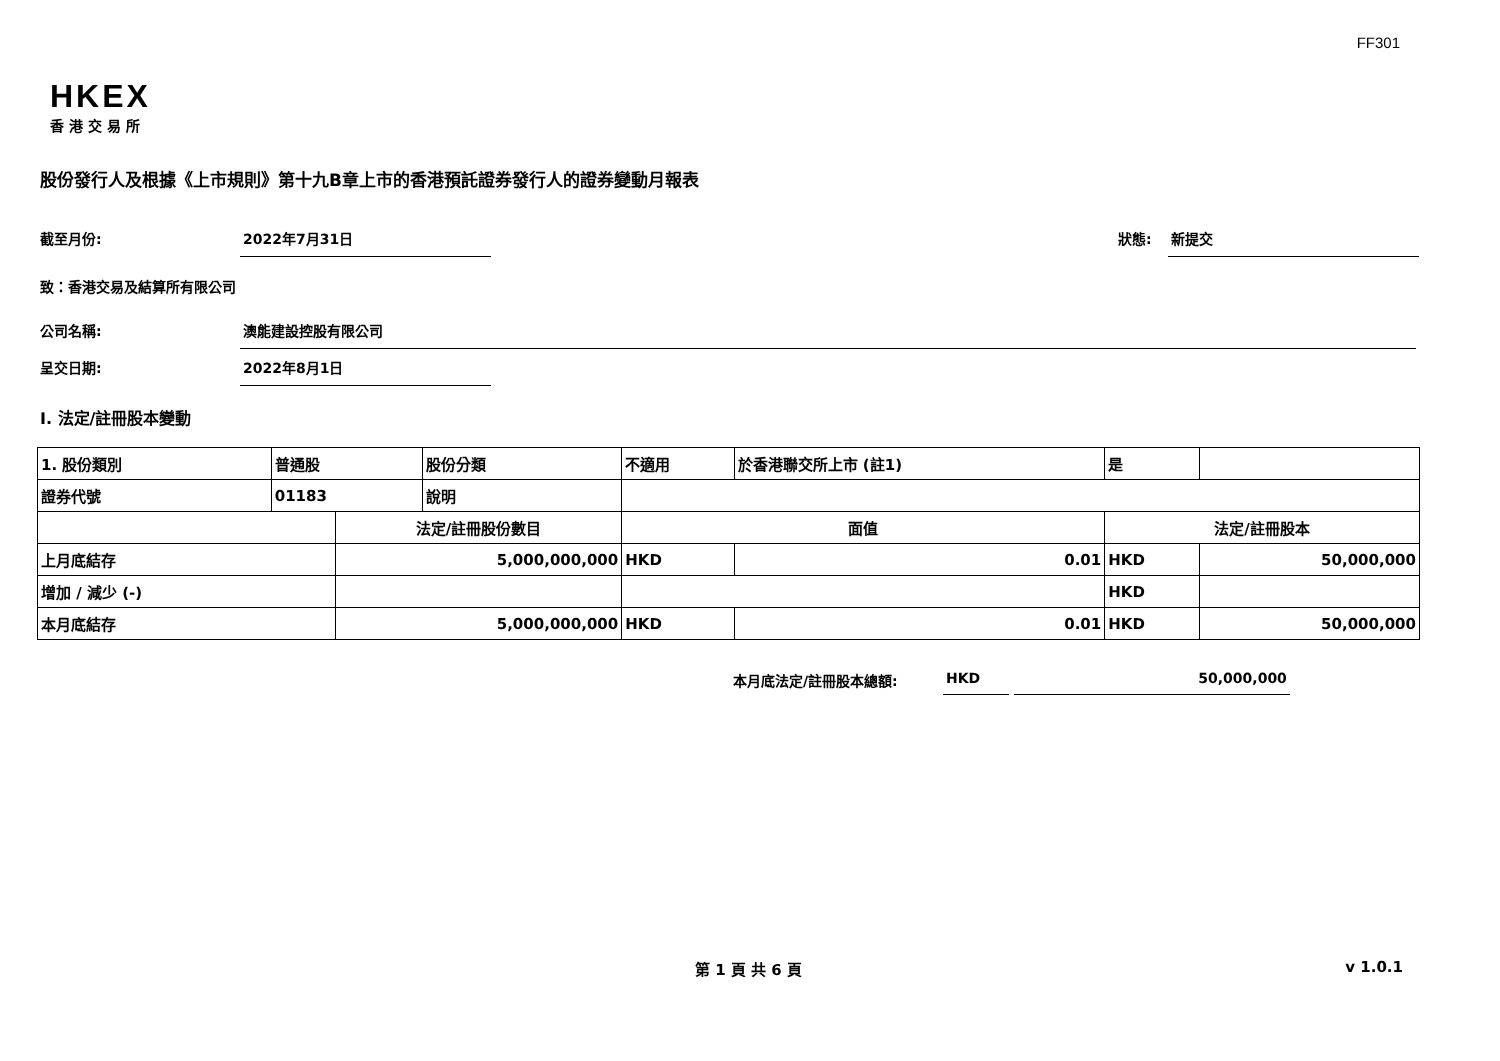FF301
HKEX
香港交易所
股份發行人及根據《上市規則》第十九B章上市的香港預託證券發行人的證券變動月報表
截至月份: 2022年7月31日 狀態: 新提交
致：香港交易及結算所有限公司
公司名稱: 澳能建設控股有限公司
呈交日期: 2022年8月1日
I. 法定/註冊股本變動
| 1. 股份類別 | 普通股 | | 股份分類 | 不適用 | | 於香港聯交所上市 (註1) | 是 | |
| 證券代號 | 01183 | | 說明 | | | | | |
| | | 法定/註冊股份數目 | | | 面值 | | 法定/註冊股本 | |
| 上月底結存 | | 5,000,000,000 | | | HKD | 0.01 | HKD | 50,000,000 |
| 增加 / 減少 (-) | | | | | | | HKD | |
| 本月底結存 | | 5,000,000,000 | | | HKD | 0.01 | HKD | 50,000,000 |
本月底法定/註冊股本總額: HKD 50,000,000
第 1 頁 共 6 頁 v 1.0.1